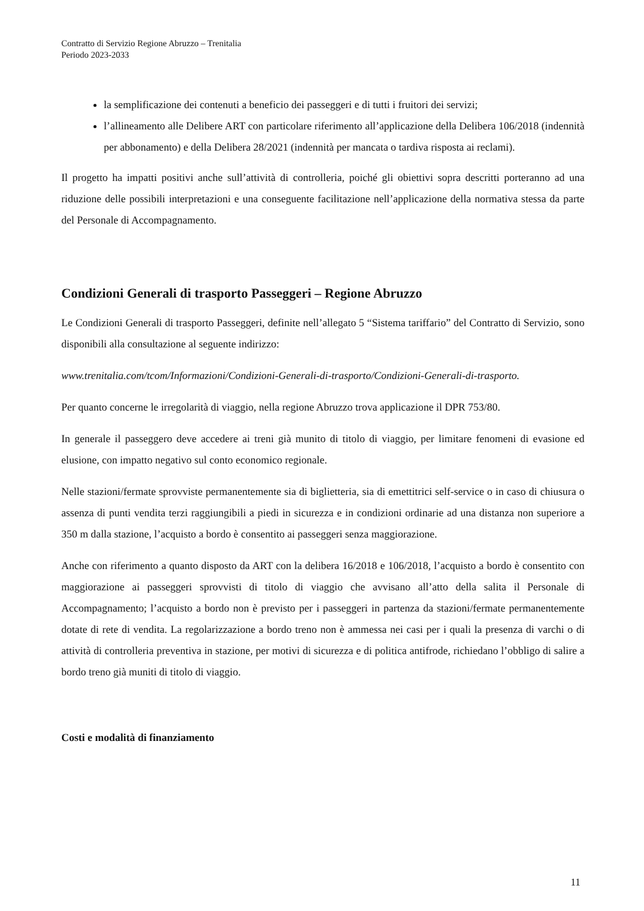Contratto di Servizio Regione Abruzzo – Trenitalia
Periodo 2023-2033
la semplificazione dei contenuti a beneficio dei passeggeri e di tutti i fruitori dei servizi;
l’allineamento alle Delibere ART con particolare riferimento all’applicazione della Delibera 106/2018 (indennità per abbonamento) e della Delibera 28/2021 (indennità per mancata o tardiva risposta ai reclami).
Il progetto ha impatti positivi anche sull’attività di controlleria, poiché gli obiettivi sopra descritti porteranno ad una riduzione delle possibili interpretazioni e una conseguente facilitazione nell’applicazione della normativa stessa da parte del Personale di Accompagnamento.
Condizioni Generali di trasporto Passeggeri – Regione Abruzzo
Le Condizioni Generali di trasporto Passeggeri, definite nell’allegato 5 “Sistema tariffario” del Contratto di Servizio, sono disponibili alla consultazione al seguente indirizzo:
www.trenitalia.com/tcom/Informazioni/Condizioni-Generali-di-trasporto/Condizioni-Generali-di-trasporto.
Per quanto concerne le irregolarità di viaggio, nella regione Abruzzo trova applicazione il DPR 753/80.
In generale il passeggero deve accedere ai treni già munito di titolo di viaggio, per limitare fenomeni di evasione ed elusione, con impatto negativo sul conto economico regionale.
Nelle stazioni/fermate sprovviste permanentemente sia di biglietteria, sia di emettitrici self-service o in caso di chiusura o assenza di punti vendita terzi raggiungibili a piedi in sicurezza e in condizioni ordinarie ad una distanza non superiore a 350 m dalla stazione, l’acquisto a bordo è consentito ai passeggeri senza maggiorazione.
Anche con riferimento a quanto disposto da ART con la delibera 16/2018 e 106/2018, l’acquisto a bordo è consentito con maggiorazione ai passeggeri sprovvisti di titolo di viaggio che avvisano all’atto della salita il Personale di Accompagnamento; l’acquisto a bordo non è previsto per i passeggeri in partenza da stazioni/fermate permanentemente dotate di rete di vendita. La regolarizzazione a bordo treno non è ammessa nei casi per i quali la presenza di varchi o di attività di controlleria preventiva in stazione, per motivi di sicurezza e di politica antifrode, richiedano l’obbligo di salire a bordo treno già muniti di titolo di viaggio.
Costi e modalità di finanziamento
11